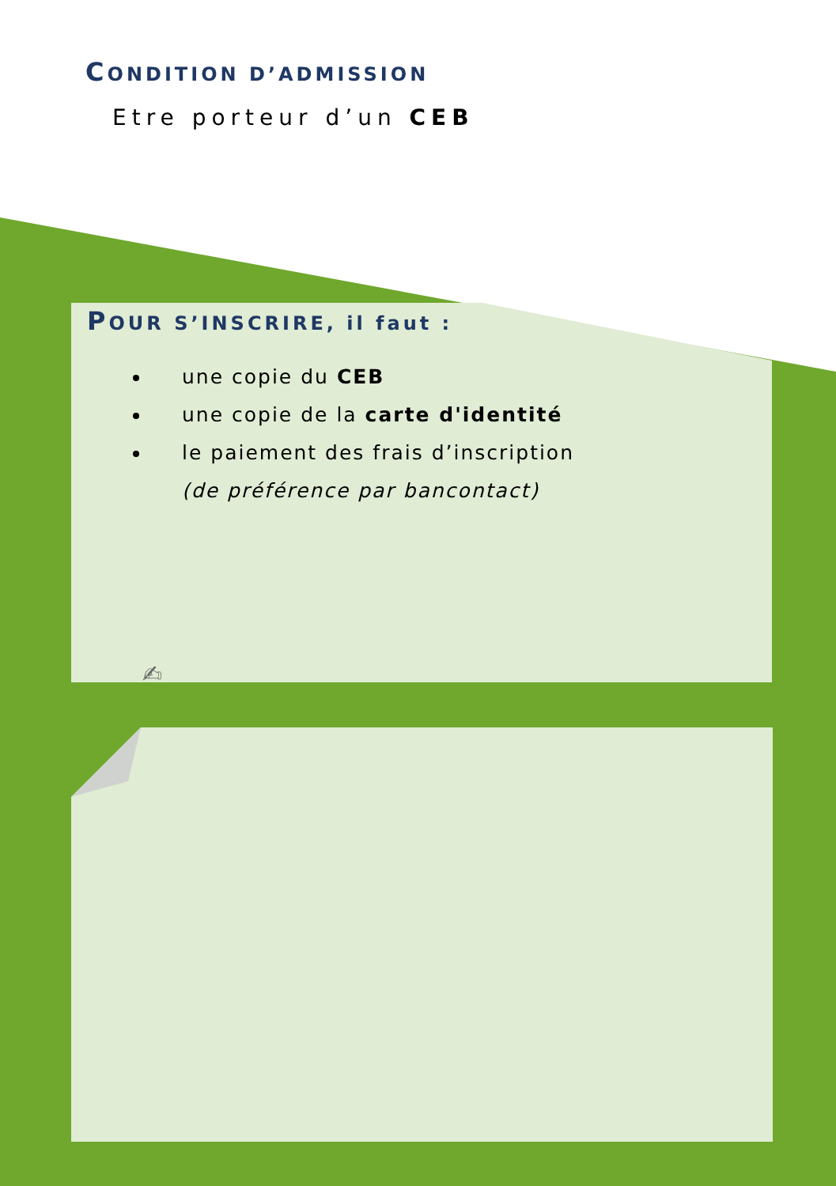CONDITION D’ADMISSION
Etre porteur d’un CEB
POUR S’INSCRIRE, il faut :
une copie du CEB
une copie de la carte d'identité
le paiement des frais d’inscription
(de préférence par bancontact)
✍